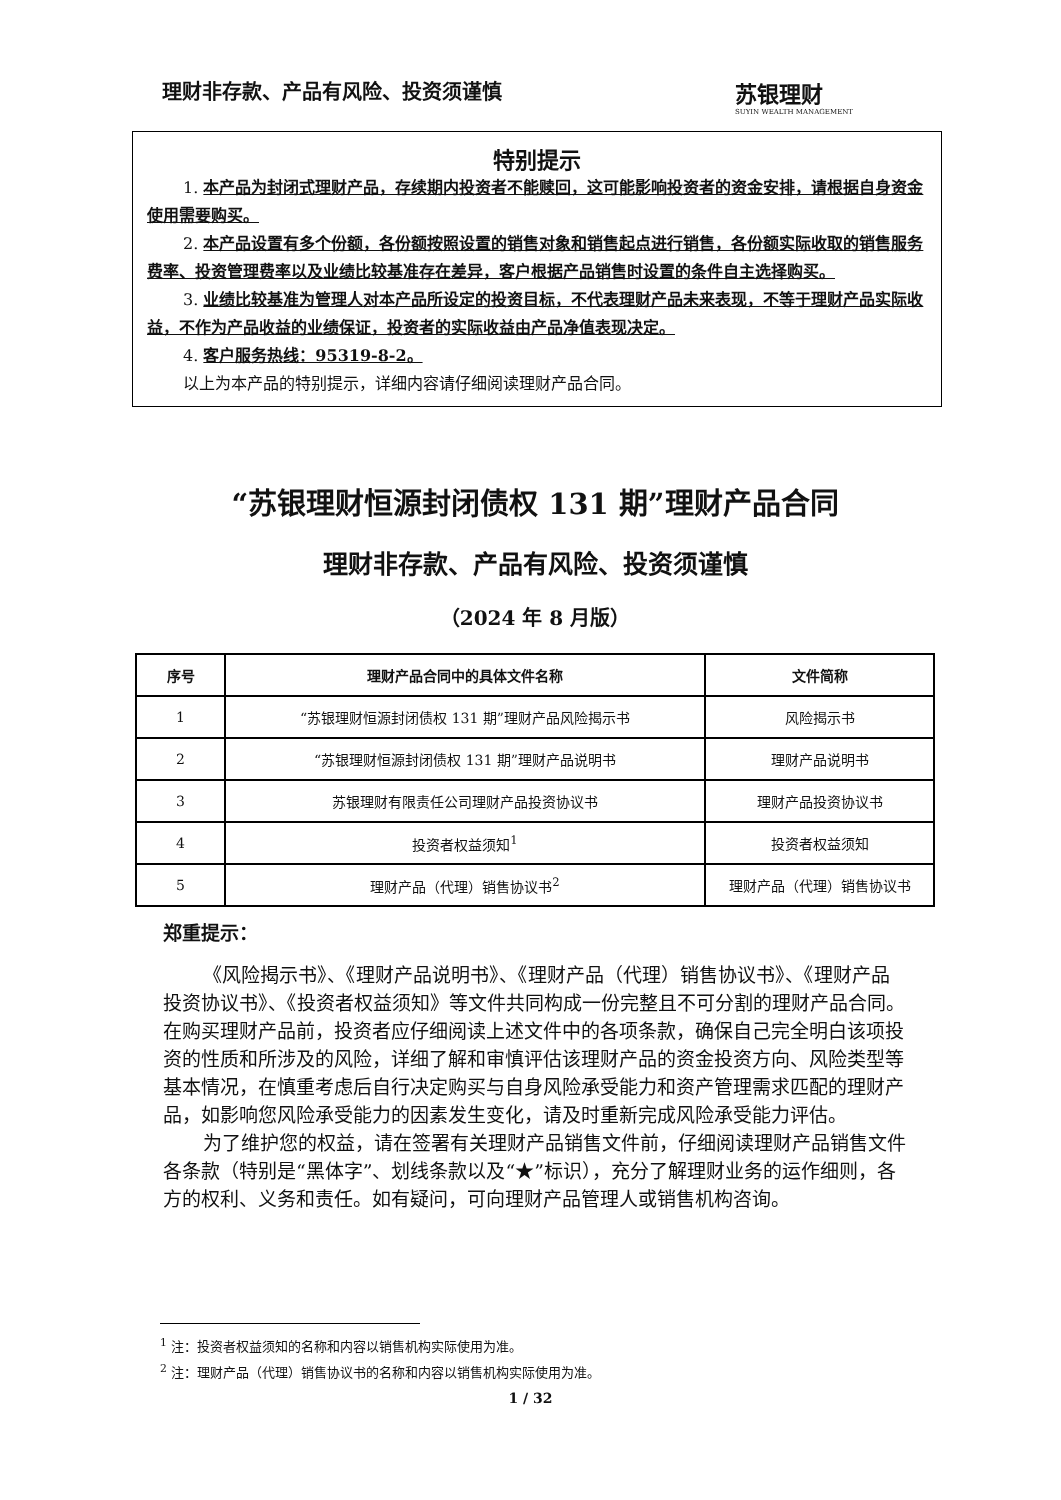理财非存款、产品有风险、投资须谨慎 苏银理财
SUYIN WEALTH MANAGEMENT
特别提示
1. 本产品为封闭式理财产品，存续期内投资者不能赎回，这可能影响投资者的资金安排，请根据自身资金使用需要购买。
2. 本产品设置有多个份额，各份额按照设置的销售对象和销售起点进行销售，各份额实际收取的销售服务费率、投资管理费率以及业绩比较基准存在差异，客户根据产品销售时设置的条件自主选择购买。
3. 业绩比较基准为管理人对本产品所设定的投资目标，不代表理财产品未来表现，不等于理财产品实际收益，不作为产品收益的业绩保证，投资者的实际收益由产品净值表现决定。
4. 客户服务热线：95319-8-2。
以上为本产品的特别提示，详细内容请仔细阅读理财产品合同。
“苏银理财恒源封闭债权 131 期”理财产品合同
理财非存款、产品有风险、投资须谨慎
（2024 年 8 月版）
| 序号 | 理财产品合同中的具体文件名称 | 文件简称 |
| --- | --- | --- |
| 1 | “苏银理财恒源封闭债权 131 期”理财产品风险揭示书 | 风险揭示书 |
| 2 | “苏银理财恒源封闭债权 131 期”理财产品说明书 | 理财产品说明书 |
| 3 | 苏银理财有限责任公司理财产品投资协议书 | 理财产品投资协议书 |
| 4 | 投资者权益须知<sup>1</sup> | 投资者权益须知 |
| 5 | 理财产品（代理）销售协议书<sup>2</sup> | 理财产品（代理）销售协议书 |
郑重提示：
《风险揭示书》、《理财产品说明书》、《理财产品（代理）销售协议书》、《理财产品投资协议书》、《投资者权益须知》等文件共同构成一份完整且不可分割的理财产品合同。在购买理财产品前，投资者应仔细阅读上述文件中的各项条款，确保自己完全明白该项投资的性质和所涉及的风险，详细了解和审慎评估该理财产品的资金投资方向、风险类型等基本情况，在慎重考虑后自行决定购买与自身风险承受能力和资产管理需求匹配的理财产品，如影响您风险承受能力的因素发生变化，请及时重新完成风险承受能力评估。
为了维护您的权益，请在签署有关理财产品销售文件前，仔细阅读理财产品销售文件各条款（特别是“黑体字”、划线条款以及“★”标识），充分了解理财业务的运作细则，各方的权利、义务和责任。如有疑问，可向理财产品管理人或销售机构咨询。
<sup>1</sup> 注：投资者权益须知的名称和内容以销售机构实际使用为准。
<sup>2</sup> 注：理财产品（代理）销售协议书的名称和内容以销售机构实际使用为准。
1 / 32